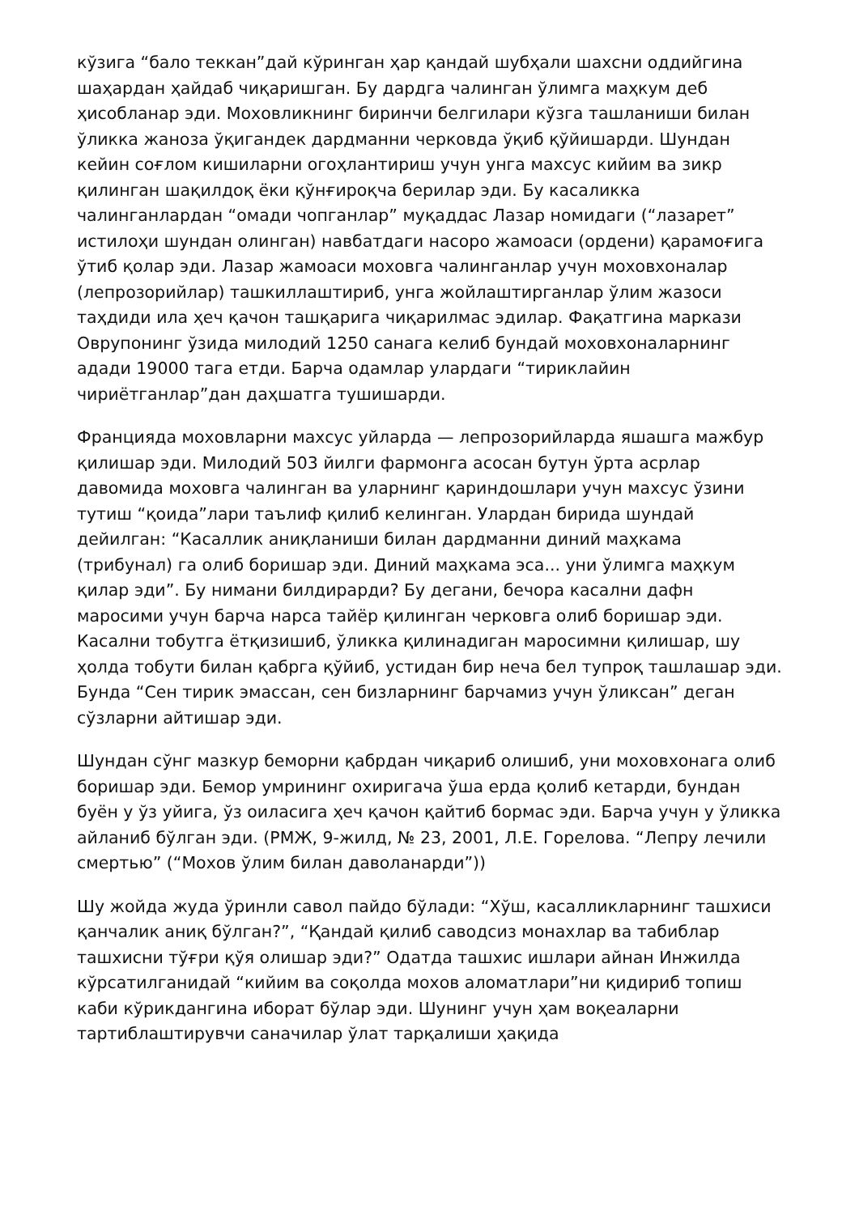кўзига “бало теккан”дай кўринган ҳар қандай шубҳали шахсни оддийгина шаҳардан ҳайдаб чиқаришган. Бу дардга чалинган ўлимга маҳкум деб ҳисобланар эди. Моховликнинг биринчи белгилари кўзга ташланиши билан ўликка жаноза ўқигандек дардманни черковда ўқиб қўйишарди. Шундан кейин соғлом кишиларни огоҳлантириш учун унга махсус кийим ва зикр қилинган шақилдоқ ёки қўнғироқча берилар эди. Бу касаликка чалинганлардан “омади чопганлар” муқаддас Лазар номидаги (“лазарет” истилоҳи шундан олинган) навбатдаги насоро жамоаси (ордени) қарамоғига ўтиб қолар эди. Лазар жамоаси моховга чалинганлар учун моховхоналар (лепрозорийлар) ташкиллаштириб, унга жойлаштирганлар ўлим жазоси таҳдиди ила ҳеч қачон ташқарига чиқарилмас эдилар. Фақатгина маркази Оврупонинг ўзида милодий 1250 санага келиб бундай моховхоналарнинг адади 19000 тага етди. Барча одамлар улардаги “тириклайин чириётганлар”дан даҳшатга тушишарди.
Францияда моховларни махсус уйларда — лепрозорийларда яшашга мажбур қилишар эди. Милодий 503 йилги фармонга асосан бутун ўрта асрлар давомида моховга чалинган ва уларнинг қариндошлари учун махсус ўзини тутиш “қоида”лари таълиф қилиб келинган. Улардан бирида шундай дейилган: “Касаллик аниқланиши билан дардманни диний маҳкама (трибунал) га олиб боришар эди. Диний маҳкама эса... уни ўлимга маҳкум қилар эди”. Бу нимани билдирарди? Бу дегани, бечора касални дафн маросими учун барча нарса тайёр қилинган черковга олиб боришар эди. Касални тобутга ётқизишиб, ўликка қилинадиган маросимни қилишар, шу ҳолда тобути билан қабрга қўйиб, устидан бир неча бел тупроқ ташлашар эди. Бунда “Сен тирик эмассан, сен бизларнинг барчамиз учун ўликсан” деган сўзларни айтишар эди.
Шундан сўнг мазкур беморни қабрдан чиқариб олишиб, уни моховхонага олиб боришар эди. Бемор умрининг охиригача ўша ерда қолиб кетарди, бундан буён у ўз уйига, ўз оиласига ҳеч қачон қайтиб бормас эди. Барча учун у ўликка айланиб бўлган эди. (РМЖ, 9-жилд, № 23, 2001, Л.Е. Горелова. “Лепру лечили смертью” (“Мохов ўлим билан даволанарди”))
Шу жойда жуда ўринли савол пайдо бўлади: “Хўш, касалликларнинг ташхиси қанчалик аниқ бўлган?”, “Қандай қилиб саводсиз монахлар ва табиблар ташхисни тўғри қўя олишар эди?” Одатда ташхис ишлари айнан Инжилда кўрсатилганидай “кийим ва соқолда мохов аломатлари”ни қидириб топиш каби кўрикдангина иборат бўлар эди. Шунинг учун ҳам воқеаларни тартиблаштирувчи саначилар ўлат тарқалиши ҳақида